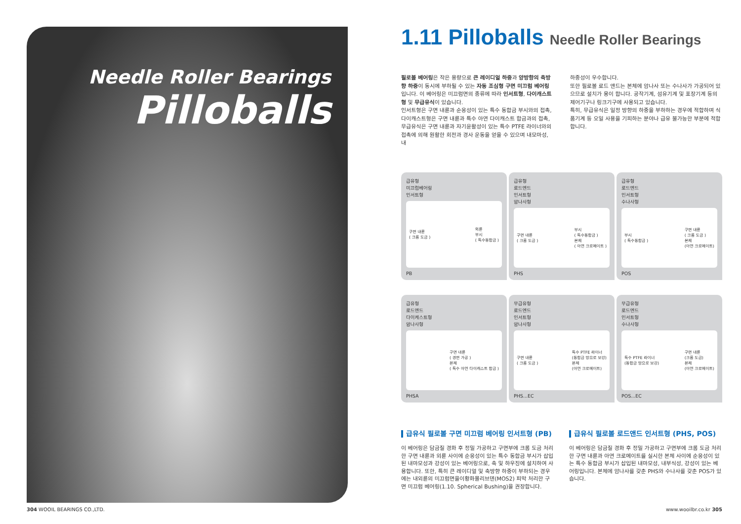Needle Roller Bearings
Pilloballs
1.11 Pilloballs Needle Roller Bearings
필로볼 베어링은 작은 용량으로 큰 레이디얼 하중과 양방향의 축방향 하중이 동시에 부하될 수 있는 자동 조심형 구면 미끄럼 베어링입니다. 이 베어링은 미끄럼면의 종류에 따라 인서트형, 다이캐스트형 및 무급유식이 있습니다.
인서트형은 구면 내륜과 순응성이 있는 특수 동합금 부시와의 접촉, 다이캐스트형은 구면 내륜과 특수 아연 다이캐스트 합금과의 접촉, 무급유식은 구면 내륜과 자기윤활성이 있는 특수 PTFE 라이너와의 접촉에 의해 원활한 회전과 경사 운동을 얻을 수 있으며 내모마성, 내
하중성이 우수합니다.
또한 필로볼 로드 앤드는 본체에 암나사 또는 수나사가 가공되어 있으므로 설치가 용이 합니다. 공작기계, 섬유기계 및 포장기계 등의 제어기구나 링크기구에 사용되고 있습니다.
특히, 무급유식은 일정 방향의 하중을 부하하는 경우에 적합하며 식품기계 등 오일 사용을 기피하는 분야나 급유 불가능한 부분에 적합합니다.
급유형
미끄럼베어링
인서트형
구면 내륜
( 크롬 도금 ) 외륜
부시
( 특수동합금 )
PB
급유형
로드엔드
인서트형
암나사형
구면 내륜
( 크롬 도금 ) 부시
( 특수동합금 )
본체
( 아연 크로메이트 )
PHS
급유형
로드엔드
인서트형
수나사형
부시
( 특수동합금 ) 구면 내륜
( 크롬 도금 )
본체
(아연 크로메이트)
POS
급유형
로드엔드
다이케스트형
암나사형
구면 내륜
( 경면 가공 )
본체
( 특수 아연 다이캐스트 합금 )
PHSA
무급유형
로드엔드
인서트형
암나사형
구면 내륜
( 크롬 도금 ) 특수 PTFE 라이너
(동합금 망으로 보강)
본체
(아연 크로메이트)
PHS...EC
무급유형
로드엔드
인서트형
수나사형
특수 PTFE 라이너
(동합금 망으로 보강) 구면 내륜
(크롬 도금)
본체
(아연 크로메이트)
POS...EC
급유식 필로볼 구면 미끄럼 베어링 인서트형 (PB)
이 베어링은 담금질 경화 후 정밀 가공하고 구면부에 크롬 도금 처리한 구면 내륜과 외륜 사이에 순응성이 있는 특수 동합금 부시가 삽입된 내마모성과 강성이 있는 베어링으로, 축 및 하우징에 설치하여 사용합니다. 또한, 특히 큰 레이디얼 및 축방향 하중이 부하되는 경우에는 내외륜의 미끄럼면을이황화몰리브덴(MOS2) 피막 처리한 구면 미끄럼 베어링(1.10. Spherical Bushing)을 권장합니다.
급유식 필로볼 로드앤드 인서트형 (PHS, POS)
이 베어링은 담금질 경화 후 정밀 가공하고 구면부에 크롬 도금 처리한 구면 내륜과 아연 크로메이트를 실시한 본체 사이에 순응성이 있는 특수 동합금 부시가 삽입된 내마모성, 내부식성, 강성이 있는 베어링입니다. 본체에 암나사를 갖춘 PHS와 수나사를 갖춘 POS가 있습니다.
304 WOOIL BEARINGS CO.,LTD. www.wooilbr.co.kr 305